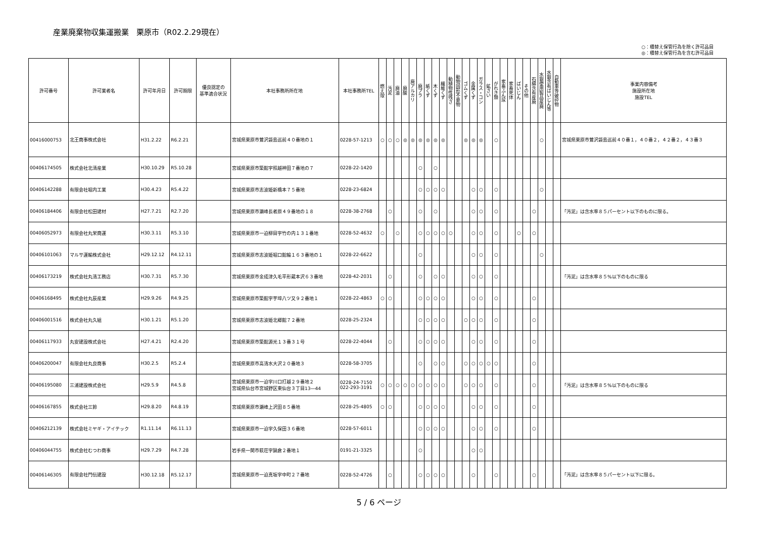産業廃棄物収集運搬業　栗原市（R02.2.29現在）
○：積替え保管行為を除く許可品目
◎：積替え保管行為を含む許可品目
| 許可番号 | 許可業者名 | 許可年月日 | 許可期限 | 優良認定の 基準適合状況 | 本社事務所所在地 | 本社事務所TEL | 燃え殻 | 汚泥 | 廃油 | 廃酸 | 廃アルカリ | 廃プラ | 紙くず | 木くず | 繊維くず | 動植物性残さ | 動物固形不要物 | ゴムくず | 金属くず | ガラス・コン | 鉱さい | がれき類 | 家畜ふん尿 | 家畜死体 | ばいじん | その他 | 石綿含有産廃 | 水銀使用製品産廃 | 水銀含有ばいじん等 | 自動車等破砕物 | 事業内容備考 施設所在地 施設TEL |
| --- | --- | --- | --- | --- | --- | --- | --- | --- | --- | --- | --- | --- | --- | --- | --- | --- | --- | --- | --- | --- | --- | --- | --- | --- | --- | --- | --- | --- | --- | --- | --- |
| 00416000753 | 北王商事株式会社 | H31.2.22 | R6.2.21 | | 宮城県栗原市鶯沢袋島巡前４０番地の１ | 0228-57-1213 | ○ | ○ | ○ | ◎ | ◎ | ◎ | ◎ | ◎ | ◎ | | | ◎ | ◎ | ◎ | | ○ | | | | | | ○ | | | 宮城県栗原市鶯沢袋島巡前４０番１，４０番２，４２番２，４３番３ |
| 00406174505 | 株式会社北清産業 | H30.10.29 | R5.10.28 | | 宮城県栗原市築館字照越神田７番地の７ | 0228-22-1420 | | | | | | ○ | | ○ | | | | | | | | | | | | | | | | | |
| 00406142288 | 有限会社堀内工業 | H30.4.23 | R5.4.22 | | 宮城県栗原市志波姫新橋本７５番地 | 0228-23-6824 | | | | | | ○ | ○ | ○ | ○ | | | | ○ | ○ | | ○ | | | | | | ○ | | | |
| 00406184406 | 有限会社松田建材 | H27.7.21 | R2.7.20 | | 宮城県栗原市瀬峰長者原４９番地の１８ | 0228-38-2768 | | ○ | | | | ○ | | ○ | | | | | ○ | ○ | | ○ | | | | | ○ | | | | 「汚泥」は含水率８５パーセント以下のものに限る。 |
| 00406052973 | 有限会社丸栄商運 | H30.3.11 | R5.3.10 | | 宮城県栗原市一迫柳目字竹の内１３１番地 | 0228-52-4632 | ○ | | ○ | | | ○ | ○ | ○ | ○ | ○ | | | ○ | ○ | | ○ | | | ○ | | ○ | | | | |
| 00406101063 | マルサ運輸株式会社 | H29.12.12 | R4.12.11 | | 宮城県栗原市志波姫堀口館輪１６３番地の１ | 0228-22-6622 | | | | | | ○ | | | | | | | ○ | ○ | | ○ | | | | | | ○ | | | |
| 00406173219 | 株式会社丸清工務店 | H30.7.31 | R5.7.30 | | 宮城県栗原市金成津久毛平形蔵本沢６３番地 | 0228-42-2031 | | ○ | | | | ○ | | ○ | ○ | | | | ○ | ○ | | ○ | | | | | | | | | 「汚泥」は含水率８５%以下のものに限る |
| 00406168495 | 株式会社丸辰産業 | H29.9.26 | R4.9.25 | | 宮城県栗原市築館字芋埣八ツ又９２番地１ | 0228-22-4863 | ○ | ○ | | | | ○ | ○ | ○ | ○ | | | | ○ | ○ | | ○ | | | | | ○ | | | | |
| 00406001516 | 株式会社丸久組 | H30.1.21 | R5.1.20 | | 宮城県栗原市志波姫北郷館７２番地 | 0228-25-2324 | | | | | | ○ | ○ | ○ | ○ | | | ○ | ○ | ○ | | ○ | | | | | ○ | | | | |
| 00406117933 | 丸安建設株式会社 | H27.4.21 | R2.4.20 | | 宮城県栗原市築館源光１３番３１号 | 0228-22-4044 | | ○ | | | | ○ | ○ | ○ | ○ | | | | ○ | ○ | | ○ | | | | | ○ | | | | |
| 00406200047 | 有限会社丸良商事 | H30.2.5 | R5.2.4 | | 宮城県栗原市高清水大沢２０番地３ | 0228-58-3705 | | | | | | ○ | | ○ | ○ | | | ○ | ○ | ○ | ○ | ○ | | | | | ○ | | | | |
| 00406195080 | 三浦建設株式会社 | H29.5.9 | R4.5.8 | | 宮城県栗原市一迫字川口打越２９番地２ 宮城県仙台市宮城野区東仙台３丁目13―44 | 0228-24-7150 022-293-3191 | ○ | ○ | ○ | ○ | ○ | ○ | ○ | ○ | ○ | | | ○ | ○ | ○ | | ○ | | | | | ○ | | | | 「汚泥」は含水率８５%以下のものに限る |
| 00406167855 | 株式会社三鈴 | H29.8.20 | R4.8.19 | | 宮城県栗原市瀬峰上沢田８５番地 | 0228-25-4805 | ○ | ○ | | | | ○ | ○ | ○ | ○ | | | | ○ | ○ | | ○ | | | | | ○ | | | | |
| 00406212139 | 株式会社ミヤギ・アイテック | R1.11.14 | R6.11.13 | | 宮城県栗原市一迫字久保田３６番地 | 0228-57-6011 | | | | | | ○ | ○ | ○ | ○ | | | | ○ | ○ | | ○ | | | | | ○ | | | | |
| 00406044755 | 株式会社むつわ商事 | H29.7.29 | R4.7.28 | | 岩手県一関市萩荘字鍋倉２番地１ | 0191-21-3325 | | | | | | ○ | | | | | | | ○ | ○ | | | | | | | | | | | |
| 00406146305 | 有限会社門伝建設 | H30.12.18 | R5.12.17 | | 宮城県栗原市一迫真坂字中町２７番地 | 0228-52-4726 | | ○ | | | | ○ | ○ | ○ | ○ | | | | ○ | | | ○ | | | | | ○ | | | | 「汚泥」は含水率８５パーセント以下に限る。 |
5 / 6 ページ